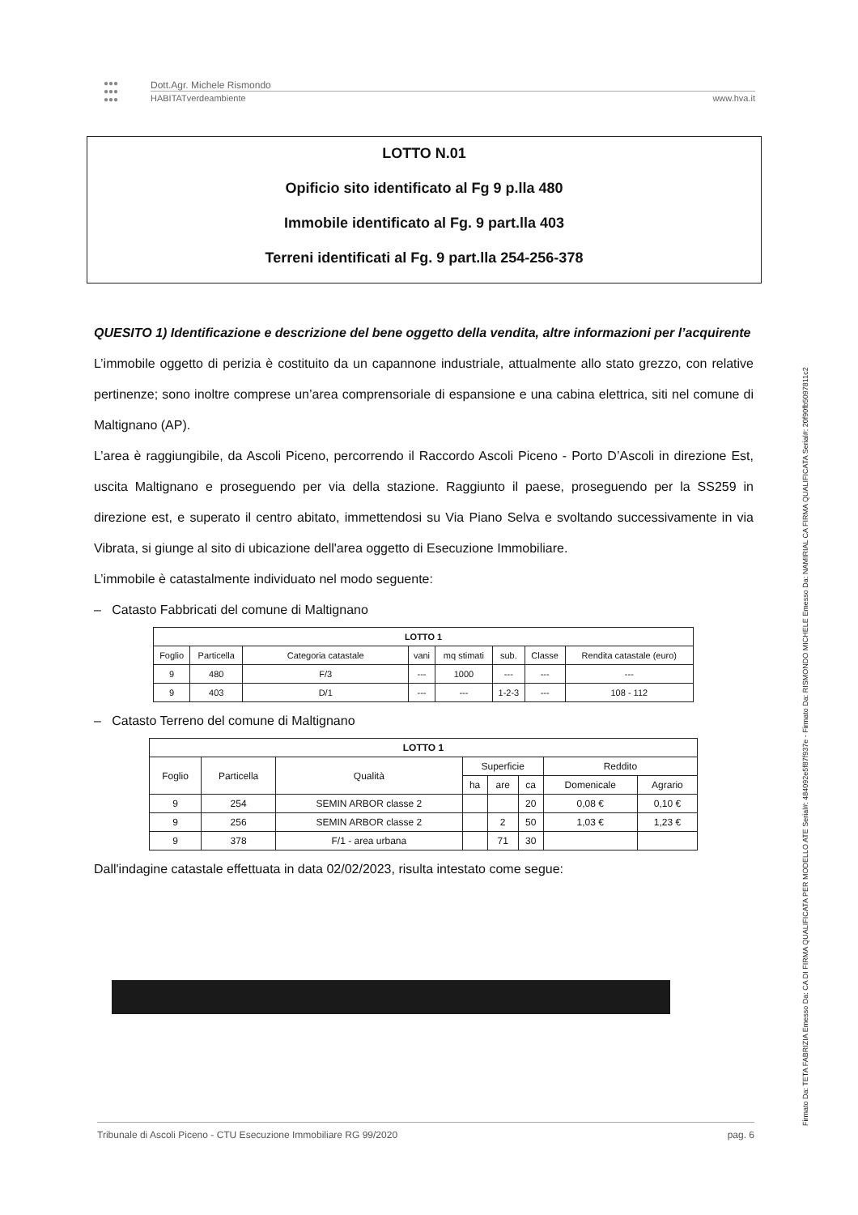●●●
●●●
●●●
Dott.Agr. Michele Rismondo
HABITATverdeambiente www.hva.it
LOTTO N.01
Opificio sito identificato al Fg 9 p.lla 480
Immobile identificato al Fg. 9 part.lla 403
Terreni identificati al Fg. 9 part.lla 254-256-378
QUESITO 1) Identificazione e descrizione del bene oggetto della vendita, altre informazioni per l’acquirente
L’immobile oggetto di perizia è costituito da un capannone industriale, attualmente allo stato grezzo, con relative pertinenze; sono inoltre comprese un’area comprensoriale di espansione e una cabina elettrica, siti nel comune di Maltignano (AP).
L’area è raggiungibile, da Ascoli Piceno, percorrendo il Raccordo Ascoli Piceno - Porto D’Ascoli in direzione Est, uscita Maltignano e proseguendo per via della stazione. Raggiunto il paese, proseguendo per la SS259 in direzione est, e superato il centro abitato, immettendosi su Via Piano Selva e svoltando successivamente in via Vibrata, si giunge al sito di ubicazione dell'area oggetto di Esecuzione Immobiliare.
L’immobile è catastalmente individuato nel modo seguente:
– Catasto Fabbricati del comune di Maltignano
| LOTTO 1 | | | | | | | |
| --- | --- | --- | --- | --- | --- | --- | --- |
| Foglio | Particella | Categoria catastale | vani | mq stimati | sub. | Classe | Rendita catastale (euro) |
| 9 | 480 | F/3 | --- | 1000 | --- | --- | --- |
| 9 | 403 | D/1 | --- | --- | 1-2-3 | --- | 108 - 112 |
– Catasto Terreno del comune di Maltignano
| LOTTO 1 | | | | | | | |
| --- | --- | --- | --- | --- | --- | --- | --- |
| Foglio | Particella | Qualità | Superficie | | | Reddito | |
| | | | ha | are | ca | Domenicale | Agrario |
| 9 | 254 | SEMIN ARBOR classe 2 | | | 20 | 0,08 € | 0,10 € |
| 9 | 256 | SEMIN ARBOR classe 2 | | 2 | 50 | 1,03 € | 1,23 € |
| 9 | 378 | F/1 - area urbana | | 71 | 30 | | |
Dall'indagine catastale effettuata in data 02/02/2023, risulta intestato come segue:
Tribunale di Ascoli Piceno - CTU Esecuzione Immobiliare RG 99/2020 pag. 6
Firmato Da: TETA FABRIZIA Emesso Da: CA DI FIRMA QUALIFICATA PER MODELLO ATE Serial#: 484092e5f87f937e - Firmato Da: RISMONDO MICHELE Emesso Da: NAMIRIAL CA FIRMA QUALIFICATA Serial#: 20f90fb5097811c2